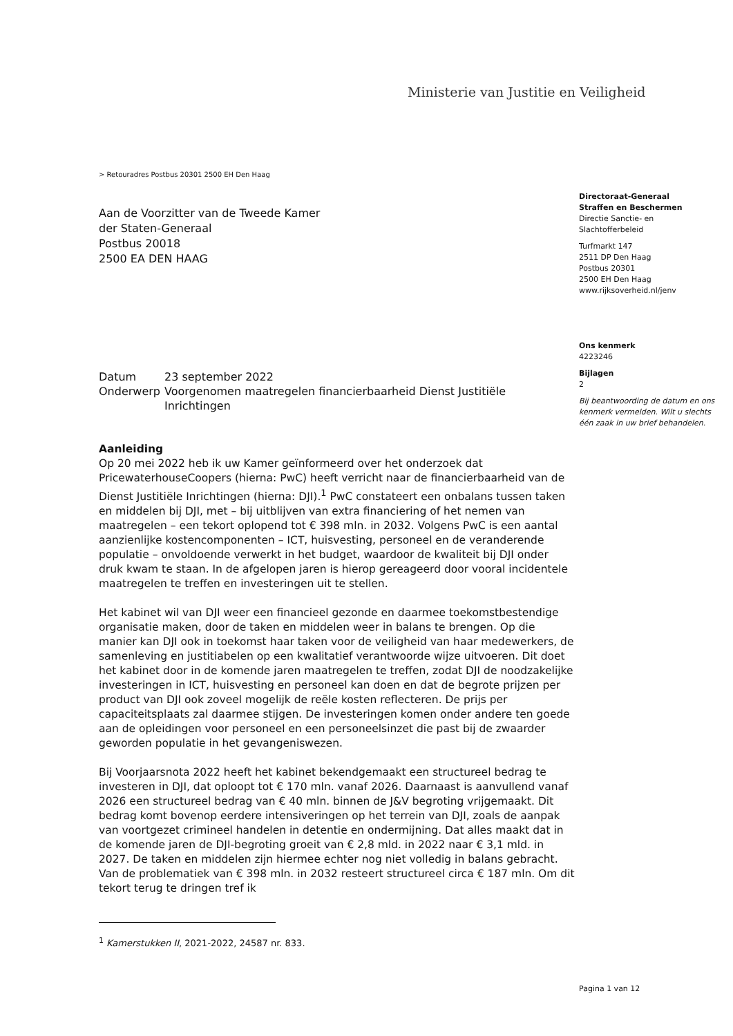Ministerie van Justitie en Veiligheid
> Retouradres Postbus 20301 2500 EH Den Haag
Aan de Voorzitter van de Tweede Kamer
der Staten-Generaal
Postbus 20018
2500 EA DEN HAAG
Directoraat-Generaal
Straffen en Beschermen
Directie Sanctie- en
Slachtofferbeleid
Turfmarkt 147
2511 DP Den Haag
Postbus 20301
2500 EH Den Haag
www.rijksoverheid.nl/jenv
Ons kenmerk
4223246
Bijlagen
2
Bij beantwoording de datum en ons kenmerk vermelden. Wilt u slechts één zaak in uw brief behandelen.
| Datum | 23 september 2022 |
| Onderwerp | Voorgenomen maatregelen financierbaarheid Dienst Justitiële Inrichtingen |
Aanleiding
Op 20 mei 2022 heb ik uw Kamer geïnformeerd over het onderzoek dat PricewaterhouseCoopers (hierna: PwC) heeft verricht naar de financierbaarheid van de Dienst Justitiële Inrichtingen (hierna: DJI).<sup>1</sup> PwC constateert een onbalans tussen taken en middelen bij DJI, met – bij uitblijven van extra financiering of het nemen van maatregelen – een tekort oplopend tot € 398 mln. in 2032. Volgens PwC is een aantal aanzienlijke kostencomponenten – ICT, huisvesting, personeel en de veranderende populatie – onvoldoende verwerkt in het budget, waardoor de kwaliteit bij DJI onder druk kwam te staan. In de afgelopen jaren is hierop gereageerd door vooral incidentele maatregelen te treffen en investeringen uit te stellen.
Het kabinet wil van DJI weer een financieel gezonde en daarmee toekomstbestendige organisatie maken, door de taken en middelen weer in balans te brengen. Op die manier kan DJI ook in toekomst haar taken voor de veiligheid van haar medewerkers, de samenleving en justitiabelen op een kwalitatief verantwoorde wijze uitvoeren. Dit doet het kabinet door in de komende jaren maatregelen te treffen, zodat DJI de noodzakelijke investeringen in ICT, huisvesting en personeel kan doen en dat de begrote prijzen per product van DJI ook zoveel mogelijk de reële kosten reflecteren. De prijs per capaciteitsplaats zal daarmee stijgen. De investeringen komen onder andere ten goede aan de opleidingen voor personeel en een personeelsinzet die past bij de zwaarder geworden populatie in het gevangeniswezen.
Bij Voorjaarsnota 2022 heeft het kabinet bekendgemaakt een structureel bedrag te investeren in DJI, dat oploopt tot € 170 mln. vanaf 2026. Daarnaast is aanvullend vanaf 2026 een structureel bedrag van € 40 mln. binnen de J&V begroting vrijgemaakt. Dit bedrag komt bovenop eerdere intensiveringen op het terrein van DJI, zoals de aanpak van voortgezet crimineel handelen in detentie en ondermijning. Dat alles maakt dat in de komende jaren de DJI-begroting groeit van € 2,8 mld. in 2022 naar € 3,1 mld. in 2027. De taken en middelen zijn hiermee echter nog niet volledig in balans gebracht. Van de problematiek van € 398 mln. in 2032 resteert structureel circa € 187 mln. Om dit tekort terug te dringen tref ik
<sup>1</sup> Kamerstukken II, 2021-2022, 24587 nr. 833.
Pagina 1 van 12